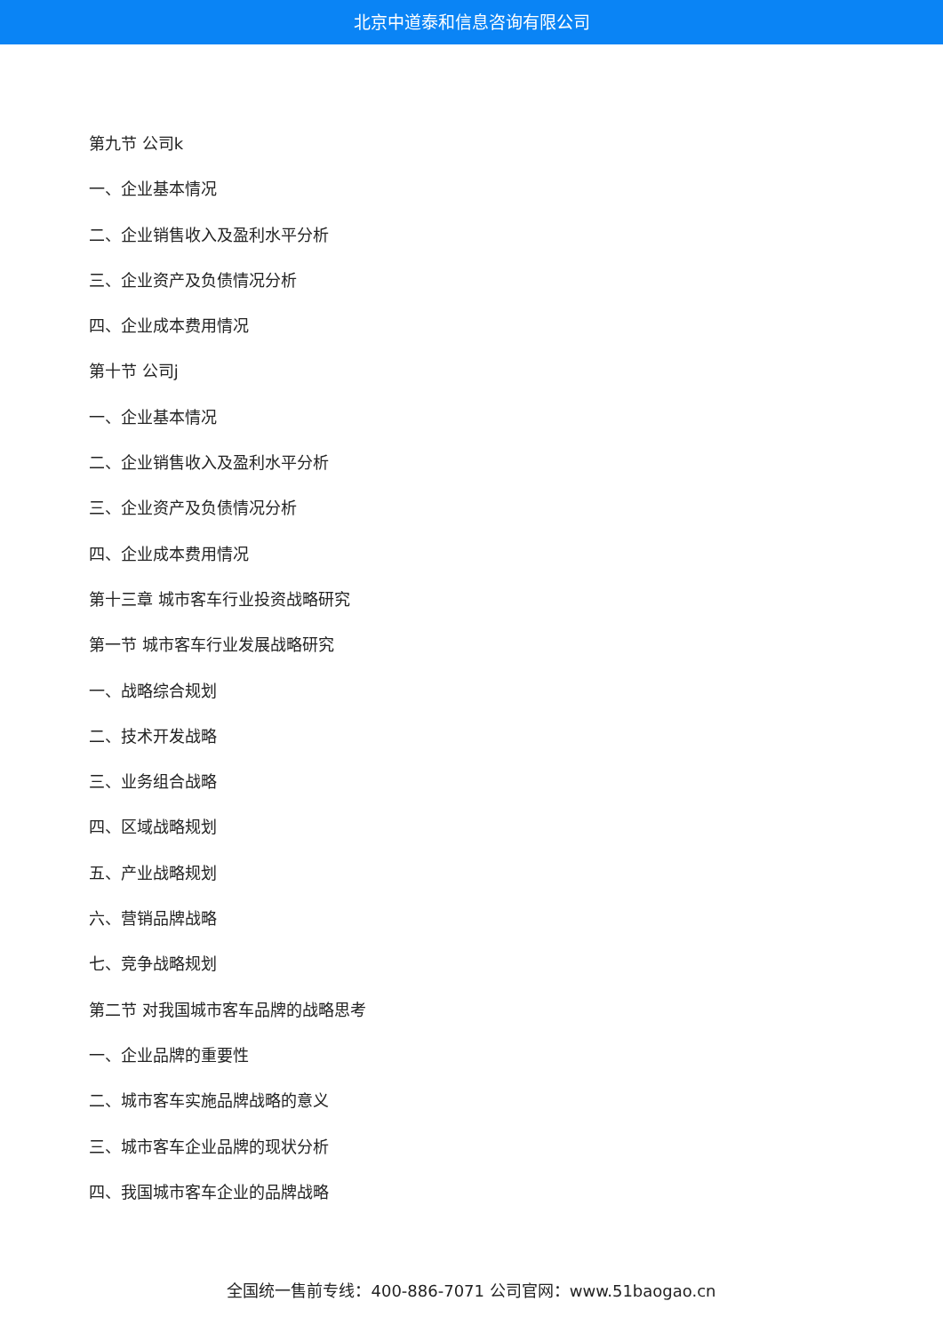北京中道泰和信息咨询有限公司
第九节 公司k
一、企业基本情况
二、企业销售收入及盈利水平分析
三、企业资产及负债情况分析
四、企业成本费用情况
第十节 公司j
一、企业基本情况
二、企业销售收入及盈利水平分析
三、企业资产及负债情况分析
四、企业成本费用情况
第十三章 城市客车行业投资战略研究
第一节 城市客车行业发展战略研究
一、战略综合规划
二、技术开发战略
三、业务组合战略
四、区域战略规划
五、产业战略规划
六、营销品牌战略
七、竞争战略规划
第二节 对我国城市客车品牌的战略思考
一、企业品牌的重要性
二、城市客车实施品牌战略的意义
三、城市客车企业品牌的现状分析
四、我国城市客车企业的品牌战略
全国统一售前专线：400-886-7071 公司官网：www.51baogao.cn